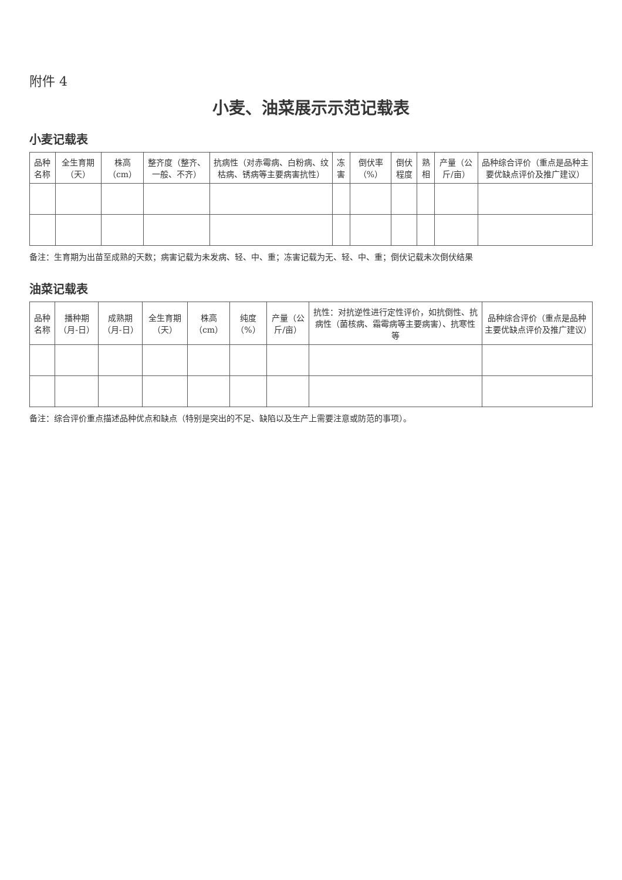附件 4
小麦、油菜展示示范记载表
小麦记载表
| 品种名称 | 全生育期（天） | 株高（cm） | 整齐度（整齐、一般、不齐） | 抗病性（对赤霉病、白粉病、纹枯病、锈病等主要病害抗性） | 冻害 | 倒伏率（%） | 倒伏程度 | 熟相 | 产量（公斤/亩） | 品种综合评价（重点是品种主要优缺点评价及推广建议） |
| --- | --- | --- | --- | --- | --- | --- | --- | --- | --- | --- |
备注：生育期为出苗至成熟的天数；病害记载为未发病、轻、中、重；冻害记载为无、轻、中、重；倒伏记载未次倒伏结果
油菜记载表
| 品种名称 | 播种期（月-日） | 成熟期（月-日） | 全生育期（天） | 株高（cm） | 纯度（%） | 产量（公斤/亩） | 抗性：对抗逆性进行定性评价，如抗倒性、抗病性（菌核病、霜霉病等主要病害）、抗寒性等 | 品种综合评价（重点是品种主要优缺点评价及推广建议） |
| --- | --- | --- | --- | --- | --- | --- | --- | --- |
备注：综合评价重点描述品种优点和缺点（特别是突出的不足、缺陷以及生产上需要注意或防范的事项）。